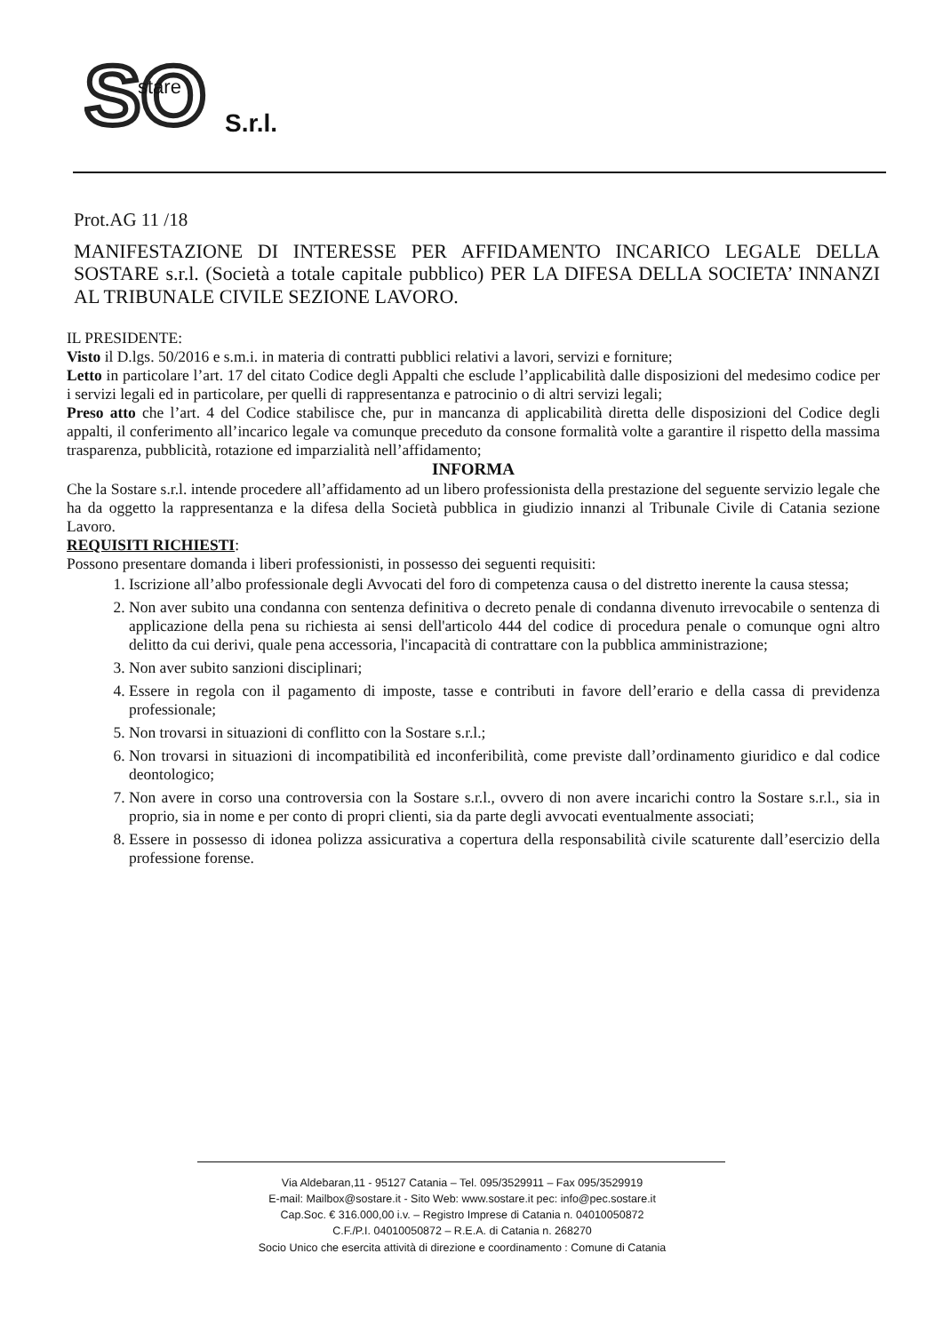SO
stare
S.r.l.
Prot.AG 11 /18
MANIFESTAZIONE DI INTERESSE PER AFFIDAMENTO INCARICO LEGALE DELLA SOSTARE s.r.l. (Società a totale capitale pubblico) PER LA DIFESA DELLA SOCIETA’ INNANZI AL TRIBUNALE CIVILE SEZIONE LAVORO.
IL PRESIDENTE:
Visto il D.lgs. 50/2016 e s.m.i. in materia di contratti pubblici relativi a lavori, servizi e forniture;
Letto in particolare l’art. 17 del citato Codice degli Appalti che esclude l’applicabilità dalle disposizioni del medesimo codice per i servizi legali ed in particolare, per quelli di rappresentanza e patrocinio o di altri servizi legali;
Preso atto che l’art. 4 del Codice stabilisce che, pur in mancanza di applicabilità diretta delle disposizioni del Codice degli appalti, il conferimento all’incarico legale va comunque preceduto da consone formalità volte a garantire il rispetto della massima trasparenza, pubblicità, rotazione ed imparzialità nell’affidamento;
INFORMA
Che la Sostare s.r.l. intende procedere all’affidamento ad un libero professionista della prestazione del seguente servizio legale che ha da oggetto la rappresentanza e la difesa della Società pubblica in giudizio innanzi al Tribunale Civile di Catania sezione Lavoro.
REQUISITI RICHIESTI:
Possono presentare domanda i liberi professionisti, in possesso dei seguenti requisiti:
1. Iscrizione all’albo professionale degli Avvocati del foro di competenza causa o del distretto inerente la causa stessa;
2. Non aver subito una condanna con sentenza definitiva o decreto penale di condanna divenuto irrevocabile o sentenza di applicazione della pena su richiesta ai sensi dell'articolo 444 del codice di procedura penale o comunque ogni altro delitto da cui derivi, quale pena accessoria, l'incapacità di contrattare con la pubblica amministrazione;
3. Non aver subito sanzioni disciplinari;
4. Essere in regola con il pagamento di imposte, tasse e contributi in favore dell’erario e della cassa di previdenza professionale;
5. Non trovarsi in situazioni di conflitto con la Sostare s.r.l.;
6. Non trovarsi in situazioni di incompatibilità ed inconferibilità, come previste dall’ordinamento giuridico e dal codice deontologico;
7. Non avere in corso una controversia con la Sostare s.r.l., ovvero di non avere incarichi contro la Sostare s.r.l., sia in proprio, sia in nome e per conto di propri clienti, sia da parte degli avvocati eventualmente associati;
8. Essere in possesso di idonea polizza assicurativa a copertura della responsabilità civile scaturente dall’esercizio della professione forense.
Via Aldebaran,11 - 95127 Catania – Tel. 095/3529911 – Fax 095/3529919
E-mail: Mailbox@sostare.it - Sito Web: www.sostare.it pec: info@pec.sostare.it
Cap.Soc. € 316.000,00 i.v. – Registro Imprese di Catania n. 04010050872
C.F./P.I. 04010050872 – R.E.A. di Catania n. 268270
Socio Unico che esercita attività di direzione e coordinamento : Comune di Catania